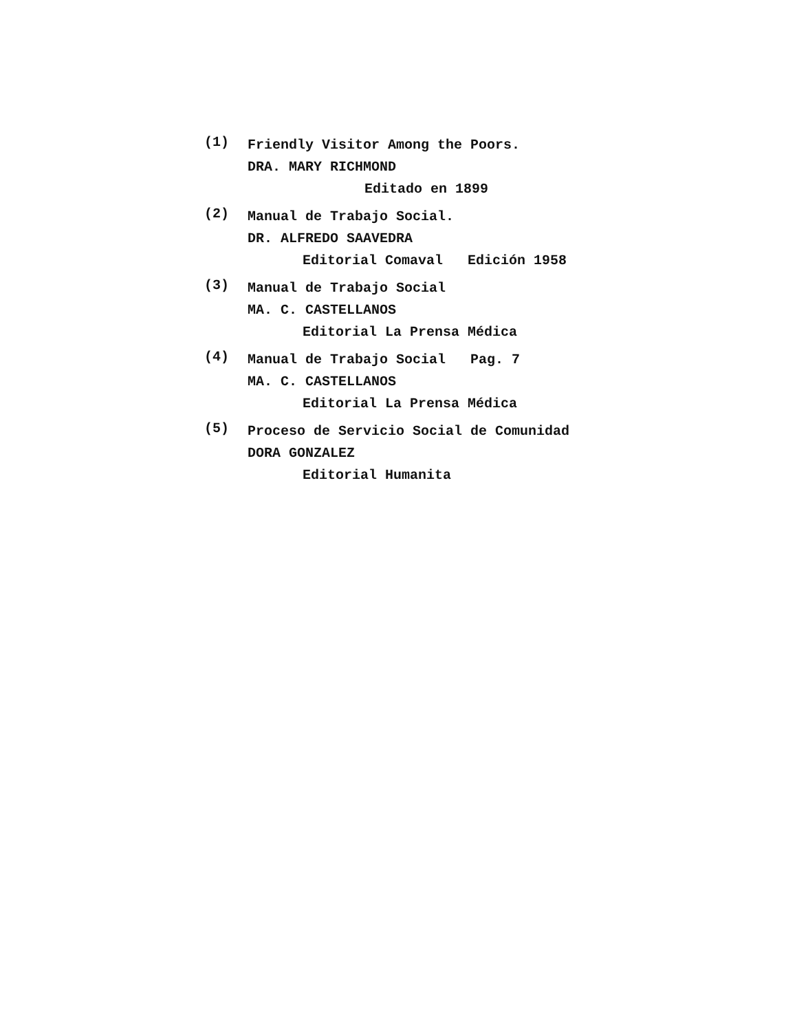(1)
Friendly Visitor Among the Poors.
DRA. MARY RICHMOND
Editado en 1899
(2)
Manual de Trabajo Social.
DR. ALFREDO SAAVEDRA
Editorial Comaval Edición 1958
(3)
Manual de Trabajo Social
MA. C. CASTELLANOS
Editorial La Prensa Médica
(4)
Manual de Trabajo Social Pag. 7
MA. C. CASTELLANOS
Editorial La Prensa Médica
(5)
Proceso de Servicio Social de Comunidad
DORA GONZALEZ
Editorial Humanita